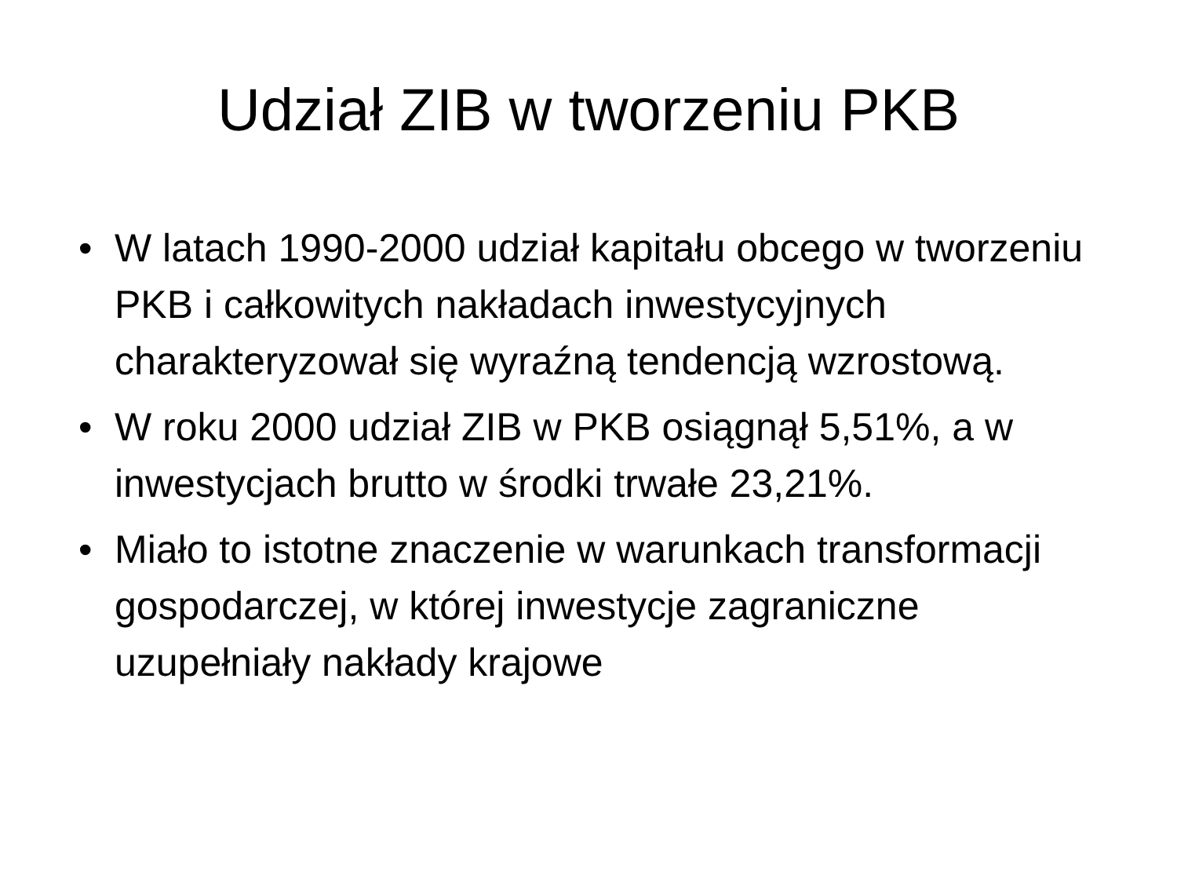Udział ZIB w tworzeniu PKB
• W latach 1990-2000 udział kapitału obcego w tworzeniu PKB i całkowitych nakładach inwestycyjnych charakteryzował się wyraźną tendencją wzrostową.
• W roku 2000 udział ZIB w PKB osiągnął 5,51%, a w inwestycjach brutto w środki trwałe 23,21%.
• Miało to istotne znaczenie w warunkach transformacji gospodarczej, w której inwestycje zagraniczne uzupełniały nakłady krajowe